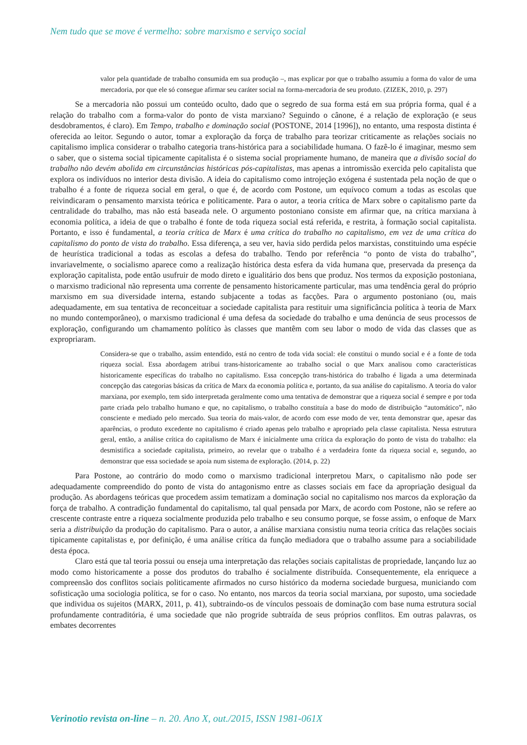Nem tudo que se move é vermelho: sobre marxismo e serviço social
valor pela quantidade de trabalho consumida em sua produção –, mas explicar por que o trabalho assumiu a forma do valor de uma mercadoria, por que ele só consegue afirmar seu caráter social na forma-mercadoria de seu produto. (ZIZEK, 2010, p. 297)
Se a mercadoria não possui um conteúdo oculto, dado que o segredo de sua forma está em sua própria forma, qual é a relação do trabalho com a forma-valor do ponto de vista marxiano? Seguindo o cânone, é a relação de exploração (e seus desdobramentos, é claro). Em Tempo, trabalho e dominação social (POSTONE, 2014 [1996]), no entanto, uma resposta distinta é oferecida ao leitor. Segundo o autor, tomar a exploração da força de trabalho para teorizar criticamente as relações sociais no capitalismo implica considerar o trabalho categoria trans-histórica para a sociabilidade humana. O fazê-lo é imaginar, mesmo sem o saber, que o sistema social tipicamente capitalista é o sistema social propriamente humano, de maneira que a divisão social do trabalho não devém abolida em circunstâncias históricas pós-capitalistas, mas apenas a intromissão exercida pelo capitalista que explora os indivíduos no interior desta divisão. A ideia do capitalismo como introjeção exógena é sustentada pela noção de que o trabalho é a fonte de riqueza social em geral, o que é, de acordo com Postone, um equívoco comum a todas as escolas que reivindicaram o pensamento marxista teórica e politicamente. Para o autor, a teoria crítica de Marx sobre o capitalismo parte da centralidade do trabalho, mas não está baseada nele. O argumento postoniano consiste em afirmar que, na crítica marxiana à economia política, a ideia de que o trabalho é fonte de toda riqueza social está referida, e restrita, à formação social capitalista. Portanto, e isso é fundamental, a teoria crítica de Marx é uma crítica do trabalho no capitalismo, em vez de uma crítica do capitalismo do ponto de vista do trabalho. Essa diferença, a seu ver, havia sido perdida pelos marxistas, constituindo uma espécie de heurística tradicional a todas as escolas a defesa do trabalho. Tendo por referência “o ponto de vista do trabalho”, invariavelmente, o socialismo aparece como a realização histórica desta esfera da vida humana que, preservada da presença da exploração capitalista, pode então usufruir de modo direto e igualitário dos bens que produz. Nos termos da exposição postoniana, o marxismo tradicional não representa uma corrente de pensamento historicamente particular, mas uma tendência geral do próprio marxismo em sua diversidade interna, estando subjacente a todas as facções. Para o argumento postoniano (ou, mais adequadamente, em sua tentativa de reconceituar a sociedade capitalista para restituir uma significância política à teoria de Marx no mundo contemporâneo), o marxismo tradicional é uma defesa da sociedade do trabalho e uma denúncia de seus processos de exploração, configurando um chamamento político às classes que mantêm com seu labor o modo de vida das classes que as expropriaram.
Considera-se que o trabalho, assim entendido, está no centro de toda vida social: ele constitui o mundo social e é a fonte de toda riqueza social. Essa abordagem atribui trans-historicamente ao trabalho social o que Marx analisou como características historicamente específicas do trabalho no capitalismo. Essa concepção trans-histórica do trabalho é ligada a uma determinada concepção das categorias básicas da crítica de Marx da economia política e, portanto, da sua análise do capitalismo. A teoria do valor marxiana, por exemplo, tem sido interpretada geralmente como uma tentativa de demonstrar que a riqueza social é sempre e por toda parte criada pelo trabalho humano e que, no capitalismo, o trabalho constituía a base do modo de distribuição “automático”, não consciente e mediado pelo mercado. Sua teoria do mais-valor, de acordo com esse modo de ver, tenta demonstrar que, apesar das aparências, o produto excedente no capitalismo é criado apenas pelo trabalho e apropriado pela classe capitalista. Nessa estrutura geral, então, a análise crítica do capitalismo de Marx é inicialmente uma crítica da exploração do ponto de vista do trabalho: ela desmistifica a sociedade capitalista, primeiro, ao revelar que o trabalho é a verdadeira fonte da riqueza social e, segundo, ao demonstrar que essa sociedade se apoia num sistema de exploração. (2014, p. 22)
Para Postone, ao contrário do modo como o marxismo tradicional interpretou Marx, o capitalismo não pode ser adequadamente compreendido do ponto de vista do antagonismo entre as classes sociais em face da apropriação desigual da produção. As abordagens teóricas que procedem assim tematizam a dominação social no capitalismo nos marcos da exploração da força de trabalho. A contradição fundamental do capitalismo, tal qual pensada por Marx, de acordo com Postone, não se refere ao crescente contraste entre a riqueza socialmente produzida pelo trabalho e seu consumo porque, se fosse assim, o enfoque de Marx seria a distribuição da produção do capitalismo. Para o autor, a análise marxiana consistiu numa teoria crítica das relações sociais tipicamente capitalistas e, por definição, é uma análise crítica da função mediadora que o trabalho assume para a sociabilidade desta época.
Claro está que tal teoria possui ou enseja uma interpretação das relações sociais capitalistas de propriedade, lançando luz ao modo como historicamente a posse dos produtos do trabalho é socialmente distribuída. Consequentemente, ela enriquece a compreensão dos conflitos sociais politicamente afirmados no curso histórico da moderna sociedade burguesa, municiando com sofisticação uma sociologia política, se for o caso. No entanto, nos marcos da teoria social marxiana, por suposto, uma sociedade que individua os sujeitos (MARX, 2011, p. 41), subtraindo-os de vínculos pessoais de dominação com base numa estrutura social profundamente contraditória, é uma sociedade que não progride subtraída de seus próprios conflitos. Em outras palavras, os embates decorrentes
Verinotio revista on-line – n. 20. Ano X, out./2015, ISSN 1981-061X